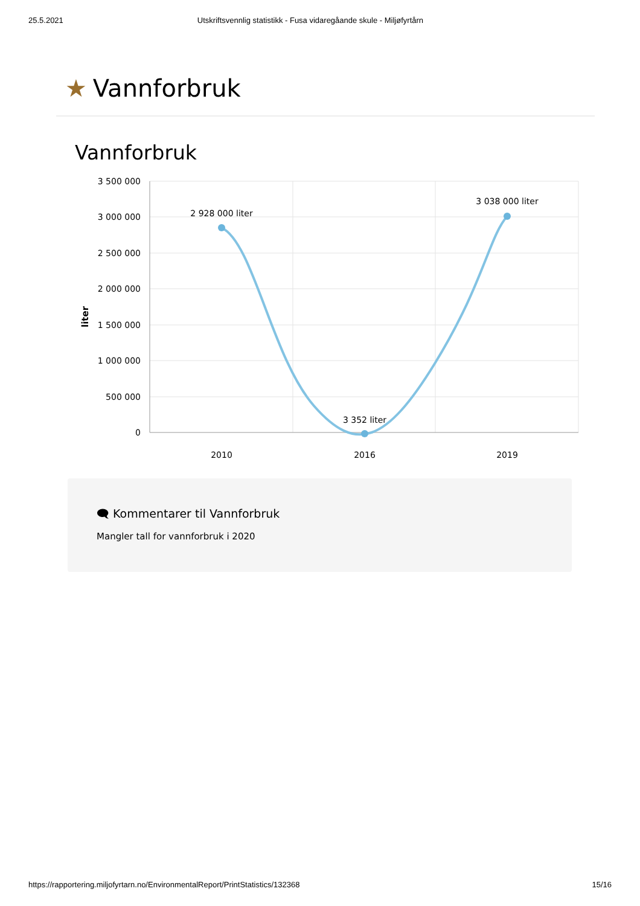25.5.2021 Utskriftsvennlig statistikk - Fusa vidaregåande skule - Miljøfyrtårn
★ Vannforbruk
Vannforbruk
3 500 000
3 000 000
2 500 000
2 000 000
1 500 000
1 000 000
500 000
0
liter
2 928 000 liter
3 352 liter
3 038 000 liter
2010
2016
2019
🗨 Kommentarer til Vannforbruk
Mangler tall for vannforbruk i 2020
https://rapportering.miljofyrtarn.no/EnvironmentalReport/PrintStatistics/132368 15/16